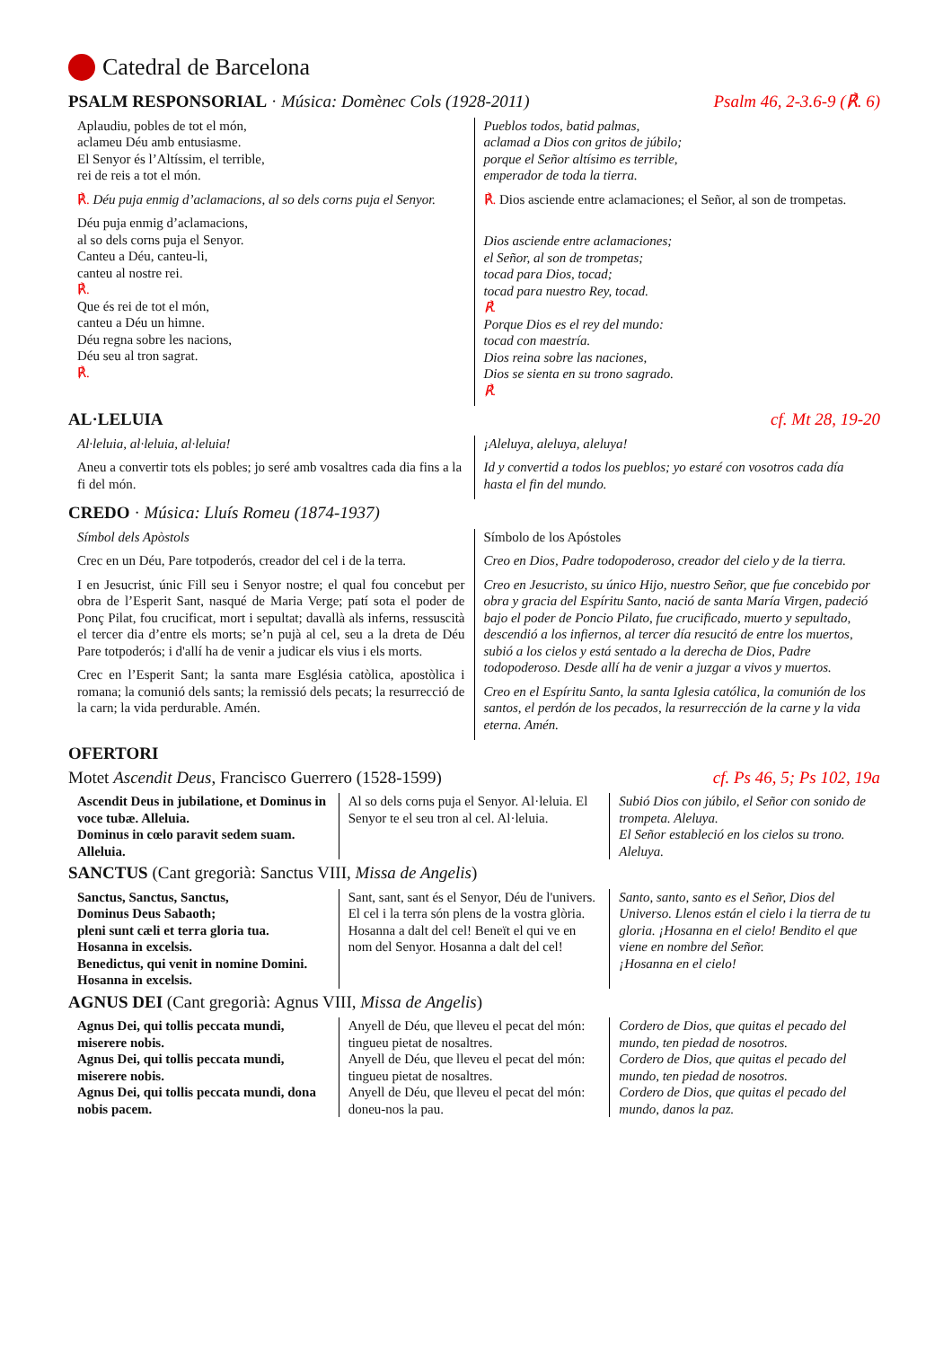Catedral de Barcelona
PSALM RESPONSORIAL · Música: Domènec Cols (1928-2011) Psalm 46, 2-3.6-9 (℟. 6)
Aplaudiu, pobles de tot el món,
aclameu Déu amb entusiasme.
El Senyor és l’Altíssim, el terrible,
rei de reis a tot el món.
℟. Déu puja enmig d’aclamacions, al so dels corns puja el Senyor.
Déu puja enmig d’aclamacions,
al so dels corns puja el Senyor.
Canteu a Déu, canteu-li,
canteu al nostre rei.
℟.
Que és rei de tot el món,
canteu a Déu un himne.
Déu regna sobre les nacions,
Déu seu al tron sagrat.
℟.
Pueblos todos, batid palmas,
aclamad a Dios con gritos de júbilo;
porque el Señor altísimo es terrible,
emperador de toda la tierra.
℟. Dios asciende entre aclamaciones; el Señor, al son de trompetas.
Dios asciende entre aclamaciones;
el Señor, al son de trompetas;
tocad para Dios, tocad;
tocad para nuestro Rey, tocad.
℟.
Porque Dios es el rey del mundo:
tocad con maestría.
Dios reina sobre las naciones,
Dios se sienta en su trono sagrado.
℟.
AL·LELUIA cf. Mt 28, 19-20
Al·leluia, al·leluia, al·leluia!
Aneu a convertir tots els pobles; jo seré amb vosaltres cada dia fins a la fi del món.
¡Aleluya, aleluya, aleluya!
Id y convertid a todos los pueblos; yo estaré con vosotros cada día hasta el fin del mundo.
CREDO · Música: Lluís Romeu (1874-1937)
Símbol dels Apòstols
Crec en un Déu, Pare totpoderós, creador del cel i de la terra.
I en Jesucrist, únic Fill seu i Senyor nostre; el qual fou concebut per obra de l’Esperit Sant, nasqué de Maria Verge; patí sota el poder de Ponç Pilat, fou crucificat, mort i sepultat; davallà als inferns, ressuscità el tercer dia d’entre els morts; se’n pujà al cel, seu a la dreta de Déu Pare totpoderós; i d'allí ha de venir a judicar els vius i els morts.
Crec en l’Esperit Sant; la santa mare Església catòlica, apostòlica i romana; la comunió dels sants; la remissió dels pecats; la resurrecció de la carn; la vida perdurable. Amén.
Símbolo de los Apóstoles
Creo en Dios, Padre todopoderoso, creador del cielo y de la tierra.
Creo en Jesucristo, su único Hijo, nuestro Señor, que fue concebido por obra y gracia del Espíritu Santo, nació de santa María Virgen, padeció bajo el poder de Poncio Pilato, fue crucificado, muerto y sepultado, descendió a los infiernos, al tercer día resucitó de entre los muertos, subió a los cielos y está sentado a la derecha de Dios, Padre todopoderoso. Desde allí ha de venir a juzgar a vivos y muertos.
Creo en el Espíritu Santo, la santa Iglesia católica, la comunión de los santos, el perdón de los pecados, la resurrección de la carne y la vida eterna. Amén.
OFERTORI
Motet Ascendit Deus, Francisco Guerrero (1528-1599) cf. Ps 46, 5; Ps 102, 19a
Ascendit Deus in jubilatione, et Dominus in voce tubæ. Alleluia.
Dominus in cœlo paravit sedem suam. Alleluia.
Al so dels corns puja el Senyor. Al·leluia. El Senyor te el seu tron al cel. Al·leluia.
Subió Dios con júbilo, el Señor con sonido de trompeta. Aleluya.
El Señor estableció en los cielos su trono. Aleluya.
SANCTUS (Cant gregorià: Sanctus VIII, Missa de Angelis)
Sanctus, Sanctus, Sanctus,
Dominus Deus Sabaoth;
pleni sunt cæli et terra gloria tua.
Hosanna in excelsis.
Benedictus, qui venit in nomine Domini.
Hosanna in excelsis.
Sant, sant, sant és el Senyor, Déu de l'univers. El cel i la terra són plens de la vostra glòria. Hosanna a dalt del cel! Beneït el qui ve en nom del Senyor. Hosanna a dalt del cel!
Santo, santo, santo es el Señor, Dios del Universo. Llenos están el cielo i la tierra de tu gloria. ¡Hosanna en el cielo! Bendito el que viene en nombre del Señor.
¡Hosanna en el cielo!
AGNUS DEI (Cant gregorià: Agnus VIII, Missa de Angelis)
Agnus Dei, qui tollis peccata mundi, miserere nobis.
Agnus Dei, qui tollis peccata mundi, miserere nobis.
Agnus Dei, qui tollis peccata mundi, dona nobis pacem.
Anyell de Déu, que lleveu el pecat del món: tingueu pietat de nosaltres.
Anyell de Déu, que lleveu el pecat del món: tingueu pietat de nosaltres.
Anyell de Déu, que lleveu el pecat del món: doneu-nos la pau.
Cordero de Dios, que quitas el pecado del mundo, ten piedad de nosotros.
Cordero de Dios, que quitas el pecado del mundo, ten piedad de nosotros.
Cordero de Dios, que quitas el pecado del mundo, danos la paz.